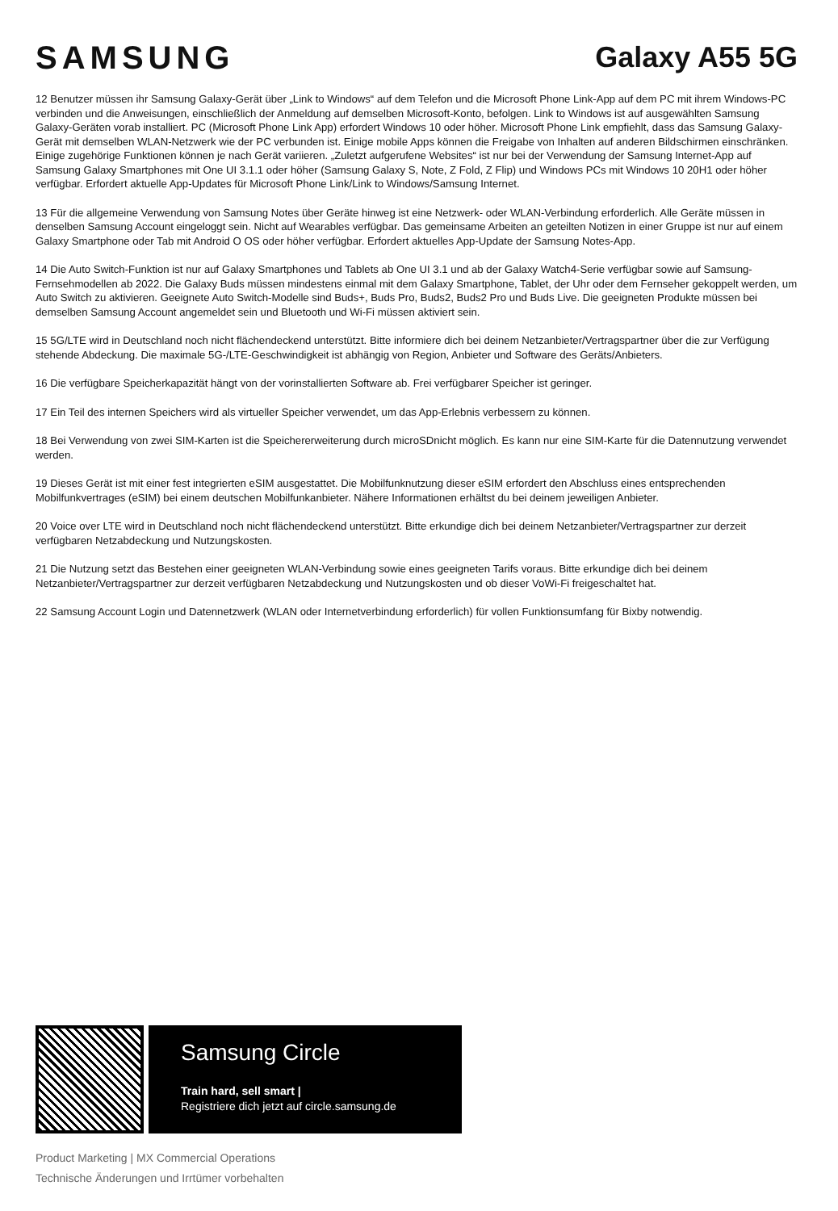SAMSUNG Galaxy A55 5G
12 Benutzer müssen ihr Samsung Galaxy-Gerät über „Link to Windows“ auf dem Telefon und die Microsoft Phone Link-App auf dem PC mit ihrem Windows-PC verbinden und die Anweisungen, einschließlich der Anmeldung auf demselben Microsoft-Konto, befolgen. Link to Windows ist auf ausgewählten Samsung Galaxy-Geräten vorab installiert. PC (Microsoft Phone Link App) erfordert Windows 10 oder höher. Microsoft Phone Link empfiehlt, dass das Samsung Galaxy-Gerät mit demselben WLAN-Netzwerk wie der PC verbunden ist. Einige mobile Apps können die Freigabe von Inhalten auf anderen Bildschirmen einschränken. Einige zugehörige Funktionen können je nach Gerät variieren. „Zuletzt aufgerufene Websites“ ist nur bei der Verwendung der Samsung Internet-App auf Samsung Galaxy Smartphones mit One UI 3.1.1 oder höher (Samsung Galaxy S, Note, Z Fold, Z Flip) und Windows PCs mit Windows 10 20H1 oder höher verfügbar. Erfordert aktuelle App-Updates für Microsoft Phone Link/Link to Windows/Samsung Internet.
13 Für die allgemeine Verwendung von Samsung Notes über Geräte hinweg ist eine Netzwerk- oder WLAN-Verbindung erforderlich. Alle Geräte müssen in denselben Samsung Account eingeloggt sein. Nicht auf Wearables verfügbar. Das gemeinsame Arbeiten an geteilten Notizen in einer Gruppe ist nur auf einem Galaxy Smartphone oder Tab mit Android O OS oder höher verfügbar. Erfordert aktuelles App-Update der Samsung Notes-App.
14 Die Auto Switch-Funktion ist nur auf Galaxy Smartphones und Tablets ab One UI 3.1 und ab der Galaxy Watch4-Serie verfügbar sowie auf Samsung-Fernsehmodellen ab 2022. Die Galaxy Buds müssen mindestens einmal mit dem Galaxy Smartphone, Tablet, der Uhr oder dem Fernseher gekoppelt werden, um Auto Switch zu aktivieren. Geeignete Auto Switch-Modelle sind Buds+, Buds Pro, Buds2, Buds2 Pro und Buds Live. Die geeigneten Produkte müssen bei demselben Samsung Account angemeldet sein und Bluetooth und Wi-Fi müssen aktiviert sein.
15 5G/LTE wird in Deutschland noch nicht flächendeckend unterstützt. Bitte informiere dich bei deinem Netzanbieter/Vertragspartner über die zur Verfügung stehende Abdeckung. Die maximale 5G-/LTE-Geschwindigkeit ist abhängig von Region, Anbieter und Software des Geräts/Anbieters.
16 Die verfügbare Speicherkapazität hängt von der vorinstallierten Software ab. Frei verfügbarer Speicher ist geringer.
17 Ein Teil des internen Speichers wird als virtueller Speicher verwendet, um das App-Erlebnis verbessern zu können.
18 Bei Verwendung von zwei SIM-Karten ist die Speichererweiterung durch microSDnicht möglich. Es kann nur eine SIM-Karte für die Datennutzung verwendet werden.
19 Dieses Gerät ist mit einer fest integrierten eSIM ausgestattet. Die Mobilfunknutzung dieser eSIM erfordert den Abschluss eines entsprechenden Mobilfunkvertrages (eSIM) bei einem deutschen Mobilfunkanbieter. Nähere Informationen erhältst du bei deinem jeweiligen Anbieter.
20 Voice over LTE wird in Deutschland noch nicht flächendeckend unterstützt. Bitte erkundige dich bei deinem Netzanbieter/Vertragspartner zur derzeit verfügbaren Netzabdeckung und Nutzungskosten.
21 Die Nutzung setzt das Bestehen einer geeigneten WLAN-Verbindung sowie eines geeigneten Tarifs voraus. Bitte erkundige dich bei deinem Netzanbieter/Vertragspartner zur derzeit verfügbaren Netzabdeckung und Nutzungskosten und ob dieser VoWi-Fi freigeschaltet hat.
22 Samsung Account Login und Datennetzwerk (WLAN oder Internetverbindung erforderlich) für vollen Funktionsumfang für Bixby notwendig.
Samsung Circle
Train hard, sell smart |
Registriere dich jetzt auf circle.samsung.de
Product Marketing | MX Commercial Operations
Technische Änderungen und Irrtümer vorbehalten